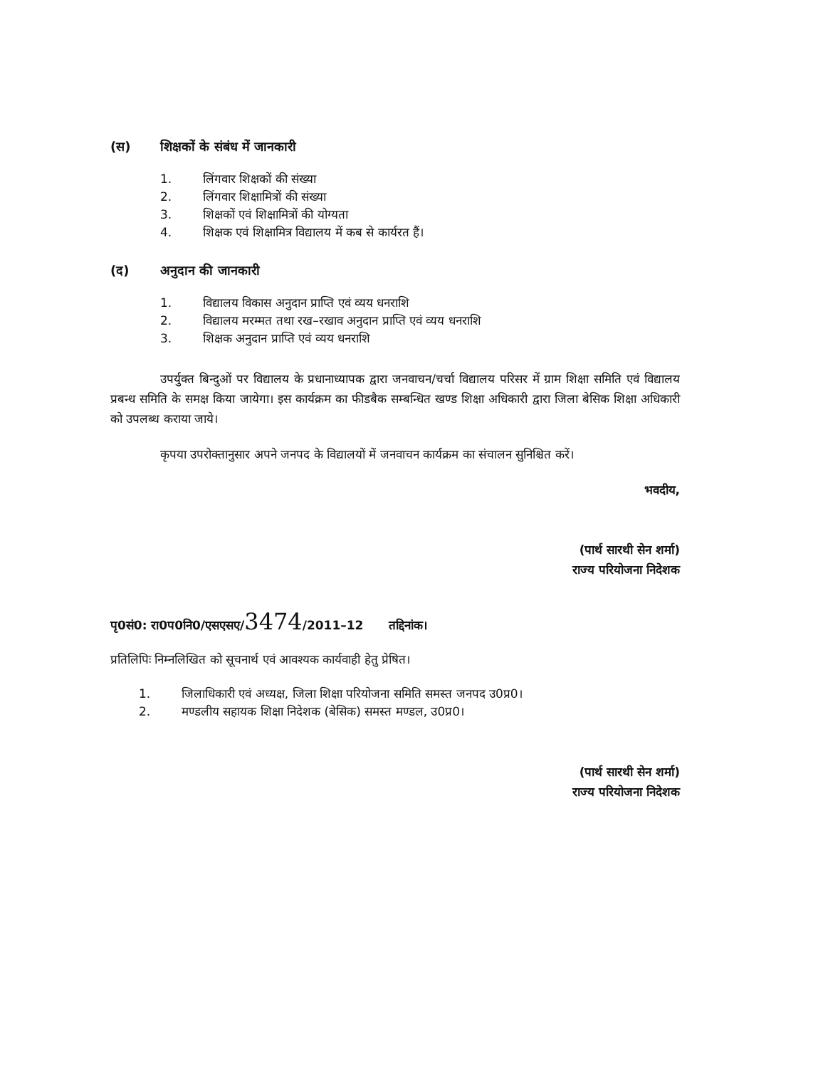(स) शिक्षकों के संबंध में जानकारी
1. लिंगवार शिक्षकों की संख्या
2. लिंगवार शिक्षामित्रों की संख्या
3. शिक्षकों एवं शिक्षामित्रों की योग्यता
4. शिक्षक एवं शिक्षामित्र विद्यालय में कब से कार्यरत हैं।
(द) अनुदान की जानकारी
1. विद्यालय विकास अनुदान प्राप्ति एवं व्यय धनराशि
2. विद्यालय मरम्मत तथा रख–रखाव अनुदान प्राप्ति एवं व्यय धनराशि
3. शिक्षक अनुदान प्राप्ति एवं व्यय धनराशि
उपर्युक्त बिन्दुओं पर विद्यालय के प्रधानाध्यापक द्वारा जनवाचन/चर्चा विद्यालय परिसर में ग्राम शिक्षा समिति एवं विद्यालय प्रबन्ध समिति के समक्ष किया जायेगा। इस कार्यक्रम का फीडबैक सम्बन्धित खण्ड शिक्षा अधिकारी द्वारा जिला बेसिक शिक्षा अधिकारी को उपलब्ध कराया जाये।
कृपया उपरोक्तानुसार अपने जनपद के विद्यालयों में जनवाचन कार्यक्रम का संचालन सुनिश्चित करें।
भवदीय,
(पार्थ सारथी सेन शर्मा)
राज्य परियोजना निदेशक
पृ0सं0: रा0प0नि0/एसएसए/3474/2011–12 तद्दिनांक।
प्रतिलिपिः निम्नलिखित को सूचनार्थ एवं आवश्यक कार्यवाही हेतु प्रेषित।
1. जिलाधिकारी एवं अध्यक्ष, जिला शिक्षा परियोजना समिति समस्त जनपद उ0प्र0।
2. मण्डलीय सहायक शिक्षा निदेशक (बेसिक) समस्त मण्डल, उ0प्र0।
(पार्थ सारथी सेन शर्मा)
राज्य परियोजना निदेशक